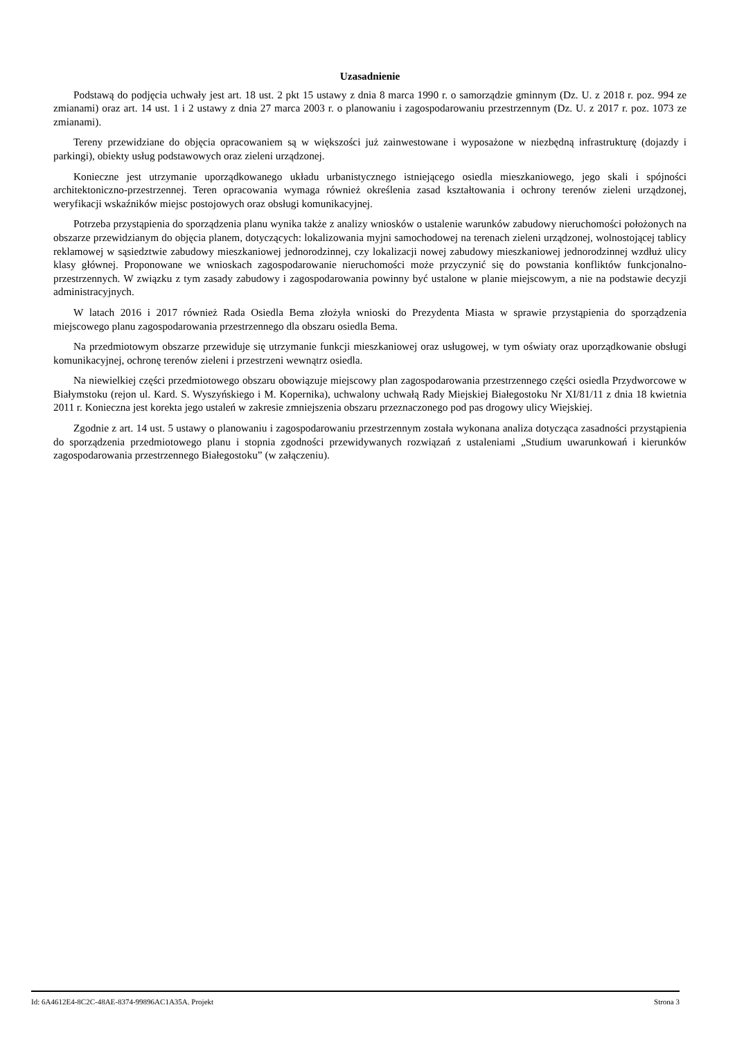Uzasadnienie
Podstawą do podjęcia uchwały jest art. 18 ust. 2 pkt 15 ustawy z dnia 8 marca 1990 r. o samorządzie gminnym (Dz. U. z 2018 r. poz. 994 ze zmianami) oraz art. 14 ust. 1 i 2 ustawy z dnia 27 marca 2003 r. o planowaniu i zagospodarowaniu przestrzennym (Dz. U. z 2017 r. poz. 1073 ze zmianami).
Tereny przewidziane do objęcia opracowaniem są w większości już zainwestowane i wyposażone w niezbędną infrastrukturę (dojazdy i parkingi), obiekty usług podstawowych oraz zieleni urządzonej.
Konieczne jest utrzymanie uporządkowanego układu urbanistycznego istniejącego osiedla mieszkaniowego, jego skali i spójności architektoniczno-przestrzennej. Teren opracowania wymaga również określenia zasad kształtowania i ochrony terenów zieleni urządzonej, weryfikacji wskaźników miejsc postojowych oraz obsługi komunikacyjnej.
Potrzeba przystąpienia do sporządzenia planu wynika także z analizy wniosków o ustalenie warunków zabudowy nieruchomości położonych na obszarze przewidzianym do objęcia planem, dotyczących: lokalizowania myjni samochodowej na terenach zieleni urządzonej, wolnostojącej tablicy reklamowej w sąsiedztwie zabudowy mieszkaniowej jednorodzinnej, czy lokalizacji nowej zabudowy mieszkaniowej jednorodzinnej wzdłuż ulicy klasy głównej. Proponowane we wnioskach zagospodarowanie nieruchomości może przyczynić się do powstania konfliktów funkcjonalno-przestrzennych. W związku z tym zasady zabudowy i zagospodarowania powinny być ustalone w planie miejscowym, a nie na podstawie decyzji administracyjnych.
W latach 2016 i 2017 również Rada Osiedla Bema złożyła wnioski do Prezydenta Miasta w sprawie przystąpienia do sporządzenia miejscowego planu zagospodarowania przestrzennego dla obszaru osiedla Bema.
Na przedmiotowym obszarze przewiduje się utrzymanie funkcji mieszkaniowej oraz usługowej, w tym oświaty oraz uporządkowanie obsługi komunikacyjnej, ochronę terenów zieleni i przestrzeni wewnątrz osiedla.
Na niewielkiej części przedmiotowego obszaru obowiązuje miejscowy plan zagospodarowania przestrzennego części osiedla Przydworcowe w Białymstoku (rejon ul. Kard. S. Wyszyńskiego i M. Kopernika), uchwalony uchwałą Rady Miejskiej Białegostoku Nr XI/81/11 z dnia 18 kwietnia 2011 r. Konieczna jest korekta jego ustaleń w zakresie zmniejszenia obszaru przeznaczonego pod pas drogowy ulicy Wiejskiej.
Zgodnie z art. 14 ust. 5 ustawy o planowaniu i zagospodarowaniu przestrzennym została wykonana analiza dotycząca zasadności przystąpienia do sporządzenia przedmiotowego planu i stopnia zgodności przewidywanych rozwiązań z ustaleniami „Studium uwarunkowań i kierunków zagospodarowania przestrzennego Białegostoku” (w załączeniu).
Id: 6A4612E4-8C2C-48AE-8374-99896AC1A35A. Projekt Strona 3